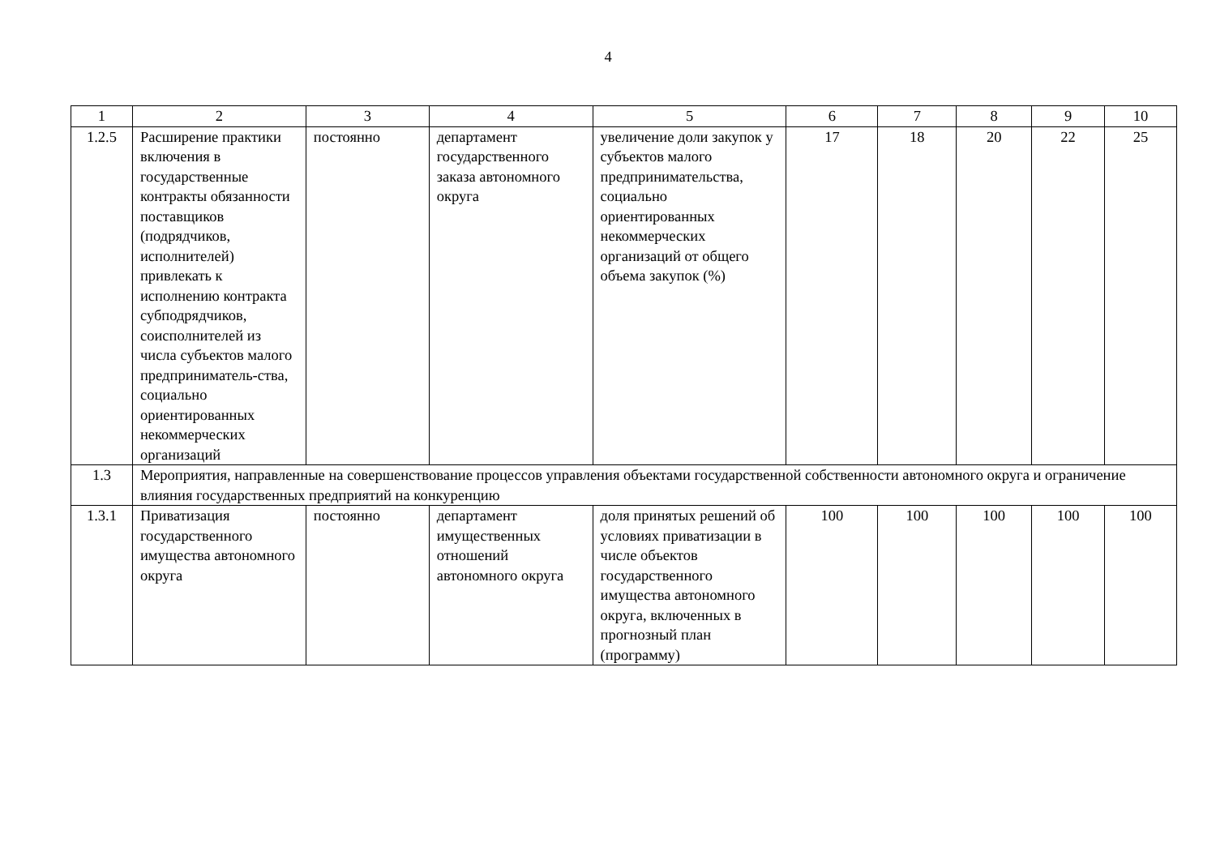4
| 1 | 2 | 3 | 4 | 5 | 6 | 7 | 8 | 9 | 10 |
| 1.2.5 | Расширение практики включения в государственные контракты обязанности поставщиков (подрядчиков, исполнителей) привлекать к исполнению контракта субподрядчиков, соисполнителей из числа субъектов малого предприниматель-ства, социально ориентированных некоммерческих организаций | постоянно | департамент государственного заказа автономного округа | увеличение доли закупок у субъектов малого предпринимательства, социально ориентированных некоммерческих организаций от общего объема закупок (%) | 17 | 18 | 20 | 22 | 25 |
| 1.3 | Мероприятия, направленные на совершенствование процессов управления объектами государственной собственности автономного округа и ограничение влияния государственных предприятий на конкуренцию | | | | | | | | |
| 1.3.1 | Приватизация государственного имущества автономного округа | постоянно | департамент имущественных отношений автономного округа | доля принятых решений об условиях приватизации в числе объектов государственного имущества автономного округа, включенных в прогнозный план (программу) | 100 | 100 | 100 | 100 | 100 |